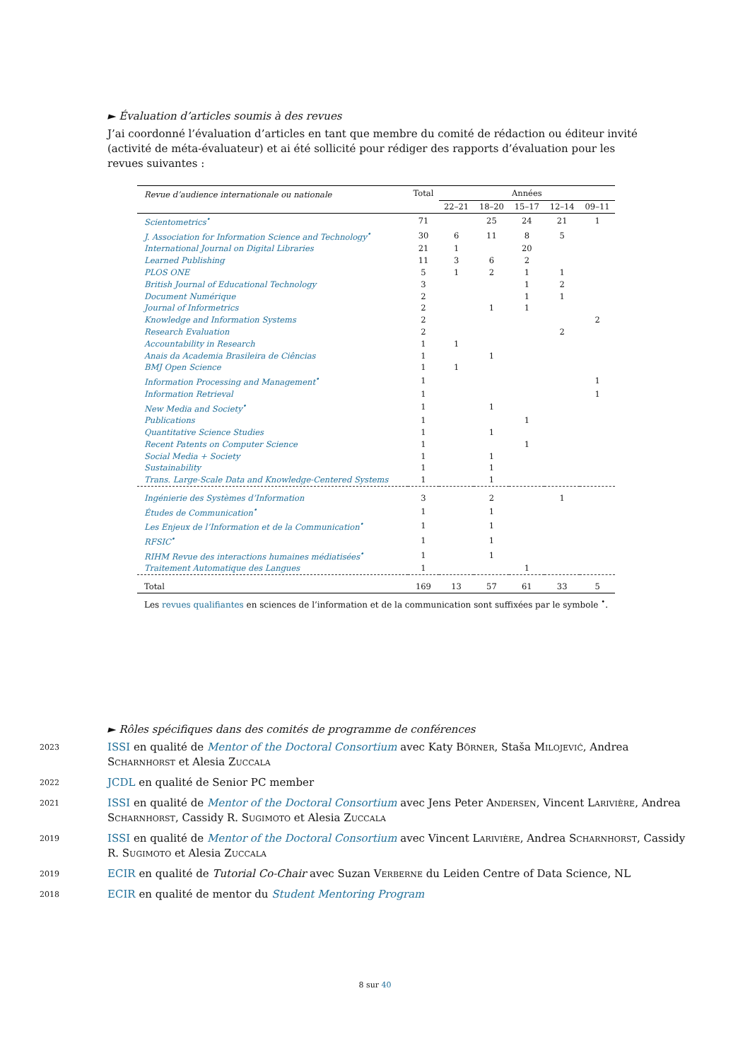► Évaluation d’articles soumis à des revues
J’ai coordonné l’évaluation d’articles en tant que membre du comité de rédaction ou éditeur invité (activité de méta-évaluateur) et ai été sollicité pour rédiger des rapports d’évaluation pour les revues suivantes :
| Revue d’audience internationale ou nationale | Total | Années | | | | |
| --- | --- | --- | --- | --- | --- | --- |
| | | 22–21 | 18–20 | 15–17 | 12–14 | 09–11 |
| Scientometrics<sup>•</sup> | 71 | | 25 | 24 | 21 | 1 |
| J. Association for Information Science and Technology<sup>•</sup> | 30 | 6 | 11 | 8 | 5 | |
| International Journal on Digital Libraries | 21 | 1 | | 20 | | |
| Learned Publishing | 11 | 3 | 6 | 2 | | |
| PLOS ONE | 5 | 1 | 2 | 1 | 1 | |
| British Journal of Educational Technology | 3 | | | 1 | 2 | |
| Document Numérique | 2 | | | 1 | 1 | |
| Journal of Informetrics | 2 | | 1 | 1 | | |
| Knowledge and Information Systems | 2 | | | | | 2 |
| Research Evaluation | 2 | | | | 2 | |
| Accountability in Research | 1 | 1 | | | | |
| Anais da Academia Brasileira de Ciências | 1 | | 1 | | | |
| BMJ Open Science | 1 | 1 | | | | |
| Information Processing and Management<sup>•</sup> | 1 | | | | | 1 |
| Information Retrieval | 1 | | | | | 1 |
| New Media and Society<sup>•</sup> | 1 | | 1 | | | |
| Publications | 1 | | | 1 | | |
| Quantitative Science Studies | 1 | | 1 | | | |
| Recent Patents on Computer Science | 1 | | | 1 | | |
| Social Media + Society | 1 | | 1 | | | |
| Sustainability | 1 | | 1 | | | |
| Trans. Large-Scale Data and Knowledge-Centered Systems | 1 | | 1 | | | |
| Ingénierie des Systèmes d’Information | 3 | | 2 | | 1 | |
| Études de Communication<sup>•</sup> | 1 | | 1 | | | |
| Les Enjeux de l’Information et de la Communication<sup>•</sup> | 1 | | 1 | | | |
| RFSIC<sup>•</sup> | 1 | | 1 | | | |
| RIHM Revue des interactions humaines médiatisées<sup>•</sup> | 1 | | 1 | | | |
| Traitement Automatique des Langues | 1 | | | 1 | | |
| Total | 169 | 13 | 57 | 61 | 33 | 5 |
Les revues qualifiantes en sciences de l’information et de la communication sont suffixées par le symbole <sup>•</sup>.
► Rôles spécifiques dans des comités de programme de conférences
2023
ISSI en qualité de Mentor of the Doctoral Consortium avec Katy Börner, Staša Milojević, Andrea Scharnhorst et Alesia Zuccala
2022
JCDL en qualité de Senior PC member
2021
ISSI en qualité de Mentor of the Doctoral Consortium avec Jens Peter Andersen, Vincent Larivière, Andrea Scharnhorst, Cassidy R. Sugimoto et Alesia Zuccala
2019
ISSI en qualité de Mentor of the Doctoral Consortium avec Vincent Larivière, Andrea Scharnhorst, Cassidy R. Sugimoto et Alesia Zuccala
2019
ECIR en qualité de Tutorial Co-Chair avec Suzan Verberne du Leiden Centre of Data Science, NL
2018
ECIR en qualité de mentor du Student Mentoring Program
8 sur 40